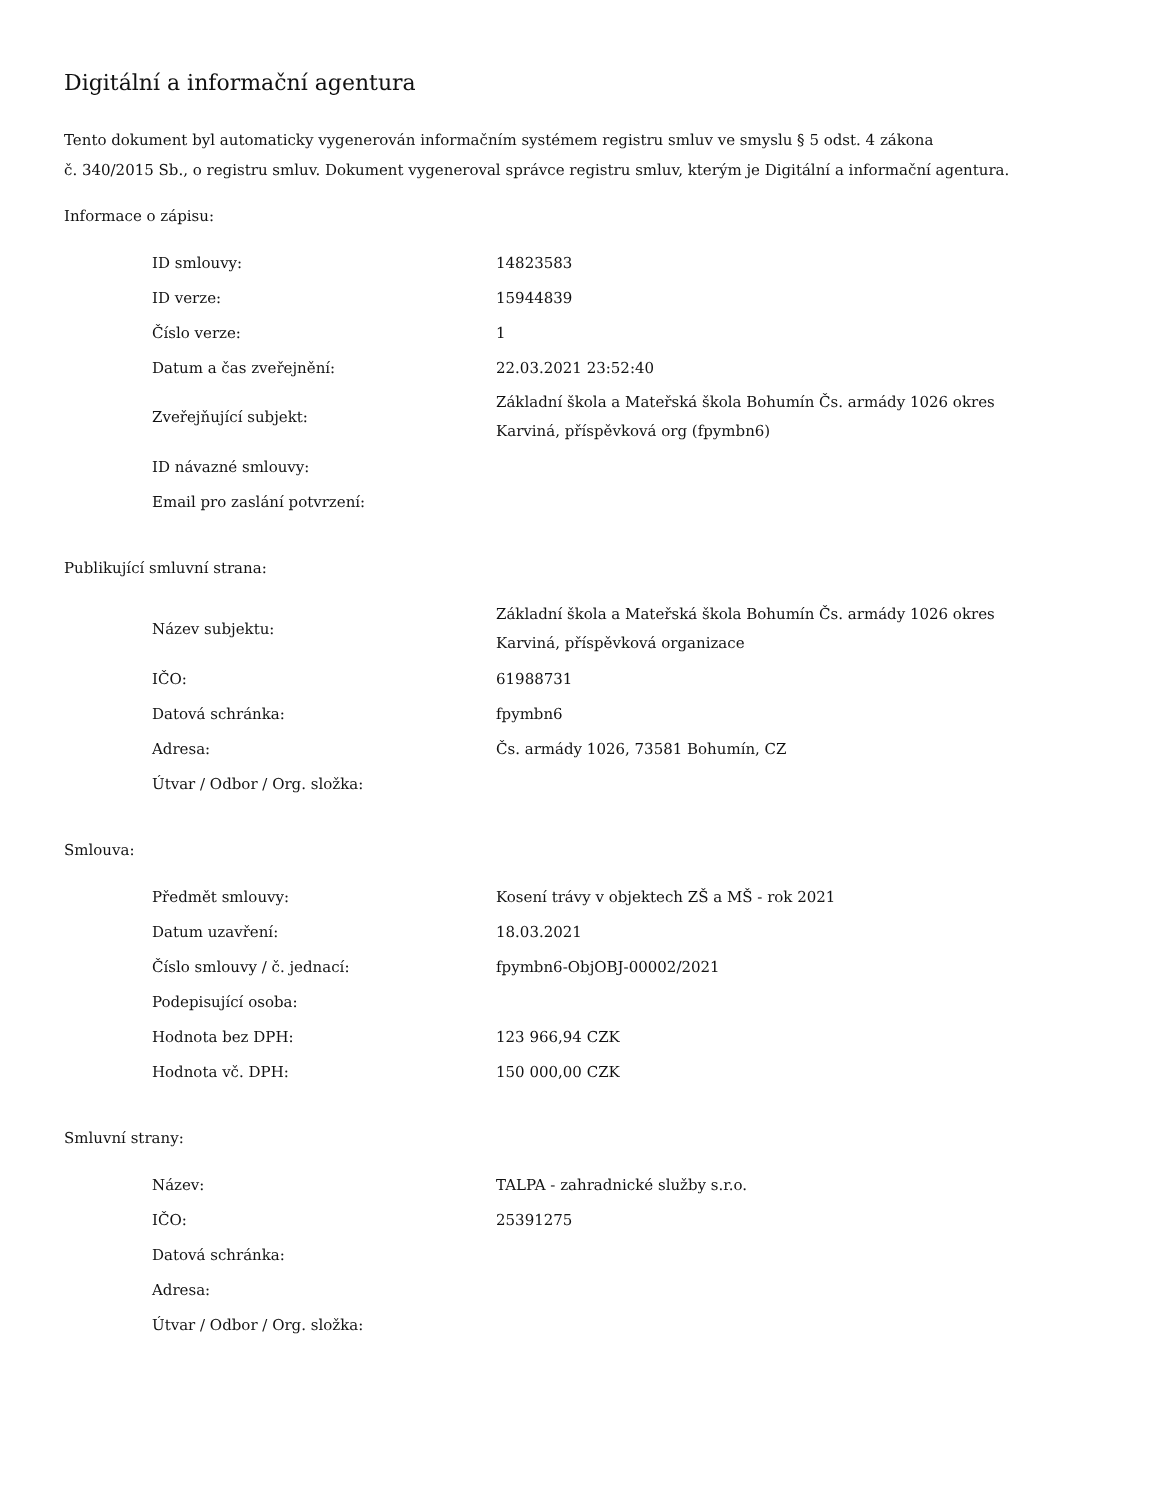Digitální a informační agentura
Tento dokument byl automaticky vygenerován informačním systémem registru smluv ve smyslu § 5 odst. 4 zákona
č. 340/2015 Sb., o registru smluv. Dokument vygeneroval správce registru smluv, kterým je Digitální a informační agentura.
Informace o zápisu:
| ID smlouvy: | 14823583 |
| ID verze: | 15944839 |
| Číslo verze: | 1 |
| Datum a čas zveřejnění: | 22.03.2021 23:52:40 |
| Zveřejňující subjekt: | Základní škola a Mateřská škola Bohumín Čs. armády 1026 okres Karviná, příspěvková org (fpymbn6) |
| ID návazné smlouvy: | |
| Email pro zaslání potvrzení: | |
Publikující smluvní strana:
| Název subjektu: | Základní škola a Mateřská škola Bohumín Čs. armády 1026 okres Karviná, příspěvková organizace |
| IČO: | 61988731 |
| Datová schránka: | fpymbn6 |
| Adresa: | Čs. armády 1026, 73581 Bohumín, CZ |
| Útvar / Odbor / Org. složka: | |
Smlouva:
| Předmět smlouvy: | Kosení trávy v objektech ZŠ a MŠ - rok 2021 |
| Datum uzavření: | 18.03.2021 |
| Číslo smlouvy / č. jednací: | fpymbn6-ObjOBJ-00002/2021 |
| Podepisující osoba: | |
| Hodnota bez DPH: | 123 966,94 CZK |
| Hodnota vč. DPH: | 150 000,00 CZK |
Smluvní strany:
| Název: | TALPA - zahradnické služby s.r.o. |
| IČO: | 25391275 |
| Datová schránka: | |
| Adresa: | |
| Útvar / Odbor / Org. složka: | |